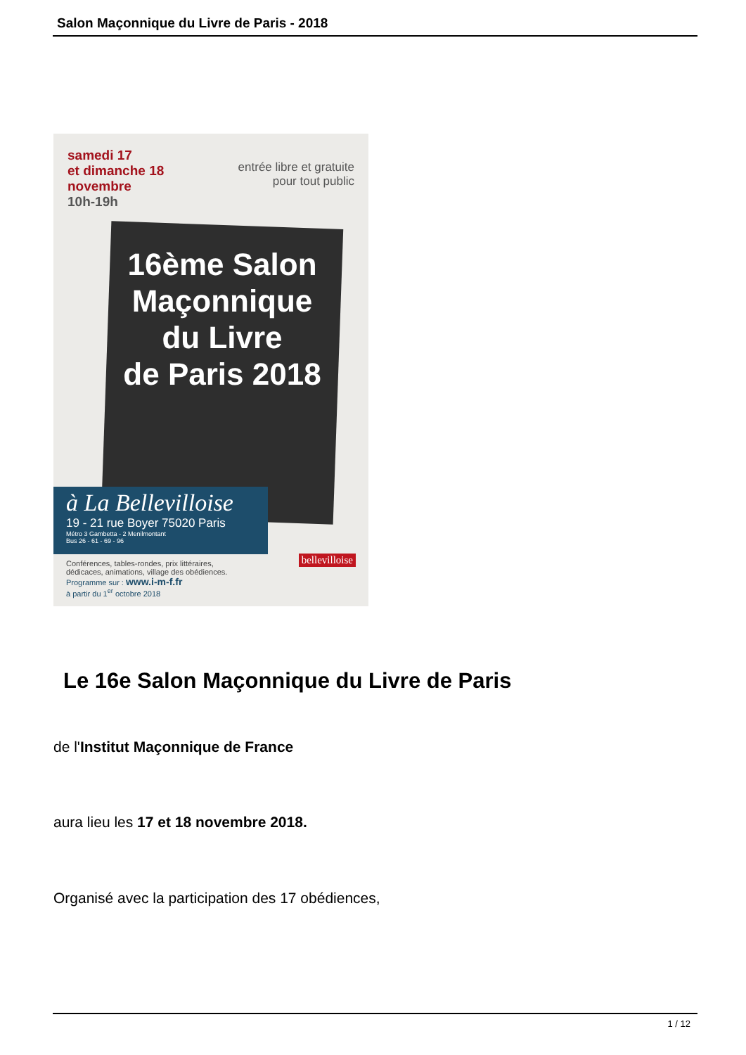Salon Maçonnique du Livre de Paris - 2018
samedi 17
et dimanche 18
novembre
10h-19h
entrée libre et gratuite
pour tout public
16ème Salon
Maçonnique
du Livre
de Paris 2018
à La Bellevilloise
19 - 21 rue Boyer 75020 Paris
Métro 3 Gambetta - 2 Menilmontant
Bus 26 - 61 - 69 - 96
Conférences, tables-rondes, prix littéraires,
dédicaces, animations, village des obédiences.
Programme sur : www.i-m-f.fr
à partir du 1<sup>er</sup> octobre 2018
bellevilloise
Le 16e Salon Maçonnique du Livre de Paris
de l'Institut Maçonnique de France
aura lieu les 17 et 18 novembre 2018.
Organisé avec la participation des 17 obédiences,
1 / 12